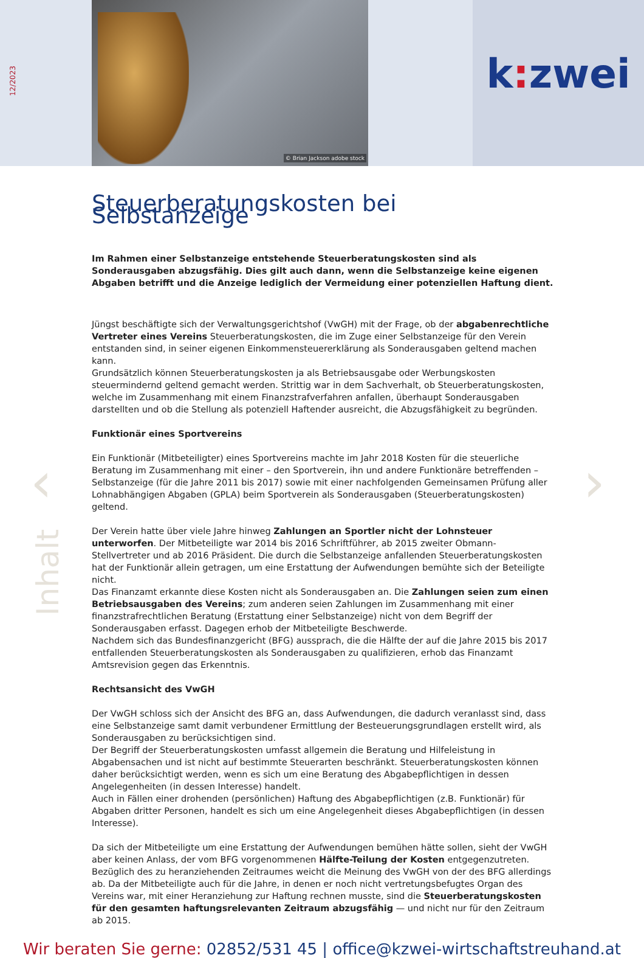12/2023
© Brian Jackson adobe stock
k: zwei
‹ ›
Inhalt
Steuerberatungskosten bei Selbstanzeige
Im Rahmen einer Selbstanzeige entstehende Steuerberatungskosten sind als Sonderausgaben abzugsfähig. Dies gilt auch dann, wenn die Selbstanzeige keine eigenen Abgaben betrifft und die Anzeige lediglich der Vermeidung einer potenziellen Haftung dient.
Jüngst beschäftigte sich der Verwaltungsgerichtshof (VwGH) mit der Frage, ob der abgabenrechtliche Vertreter eines Vereins Steuerberatungskosten, die im Zuge einer Selbstanzeige für den Verein entstanden sind, in seiner eigenen Einkommensteuererklärung als Sonderausgaben geltend machen kann.
Grundsätzlich können Steuerberatungskosten ja als Betriebsausgabe oder Werbungskosten steuermindernd geltend gemacht werden. Strittig war in dem Sachverhalt, ob Steuerberatungskosten, welche im Zusammenhang mit einem Finanzstrafverfahren anfallen, überhaupt Sonderausgaben darstellten und ob die Stellung als potenziell Haftender ausreicht, die Abzugsfähigkeit zu begründen.
Funktionär eines Sportvereins
Ein Funktionär (Mitbeteiligter) eines Sportvereins machte im Jahr 2018 Kosten für die steuerliche Beratung im Zusammenhang mit einer – den Sportverein, ihn und andere Funktionäre betreffenden – Selbstanzeige (für die Jahre 2011 bis 2017) sowie mit einer nachfolgenden Gemeinsamen Prüfung aller Lohnabhängigen Abgaben (GPLA) beim Sportverein als Sonderausgaben (Steuerberatungskosten) geltend.
Der Verein hatte über viele Jahre hinweg Zahlungen an Sportler nicht der Lohnsteuer unterworfen. Der Mitbeteiligte war 2014 bis 2016 Schriftführer, ab 2015 zweiter Obmann-Stellvertreter und ab 2016 Präsident. Die durch die Selbstanzeige anfallenden Steuerberatungskosten hat der Funktionär allein getragen, um eine Erstattung der Aufwendungen bemühte sich der Beteiligte nicht.
Das Finanzamt erkannte diese Kosten nicht als Sonderausgaben an. Die Zahlungen seien zum einen Betriebsausgaben des Vereins; zum anderen seien Zahlungen im Zusammenhang mit einer finanzstrafrechtlichen Beratung (Erstattung einer Selbstanzeige) nicht von dem Begriff der Sonderausgaben erfasst. Dagegen erhob der Mitbeteiligte Beschwerde.
Nachdem sich das Bundesfinanzgericht (BFG) aussprach, die die Hälfte der auf die Jahre 2015 bis 2017 entfallenden Steuerberatungskosten als Sonderausgaben zu qualifizieren, erhob das Finanzamt Amtsrevision gegen das Erkenntnis.
Rechtsansicht des VwGH
Der VwGH schloss sich der Ansicht des BFG an, dass Aufwendungen, die dadurch veranlasst sind, dass eine Selbstanzeige samt damit verbundener Ermittlung der Besteuerungsgrundlagen erstellt wird, als Sonderausgaben zu berücksichtigen sind.
Der Begriff der Steuerberatungskosten umfasst allgemein die Beratung und Hilfeleistung in Abgabensachen und ist nicht auf bestimmte Steuerarten beschränkt. Steuerberatungskosten können daher berücksichtigt werden, wenn es sich um eine Beratung des Abgabepflichtigen in dessen Angelegenheiten (in dessen Interesse) handelt.
Auch in Fällen einer drohenden (persönlichen) Haftung des Abgabepflichtigen (z.B. Funktionär) für Abgaben dritter Personen, handelt es sich um eine Angelegenheit dieses Abgabepflichtigen (in dessen Interesse).
Da sich der Mitbeteiligte um eine Erstattung der Aufwendungen bemühen hätte sollen, sieht der VwGH aber keinen Anlass, der vom BFG vorgenommenen Hälfte-Teilung der Kosten entgegenzutreten. Bezüglich des zu heranziehenden Zeitraumes weicht die Meinung des VwGH von der des BFG allerdings ab. Da der Mitbeteiligte auch für die Jahre, in denen er noch nicht vertretungsbefugtes Organ des Vereins war, mit einer Heranziehung zur Haftung rechnen musste, sind die Steuerberatungskosten für den gesamten haftungsrelevanten Zeitraum abzugsfähig — und nicht nur für den Zeitraum ab 2015.
Wir beraten Sie gerne: 02852/531 45 | office@kzwei-wirtschaftstreuhand.at